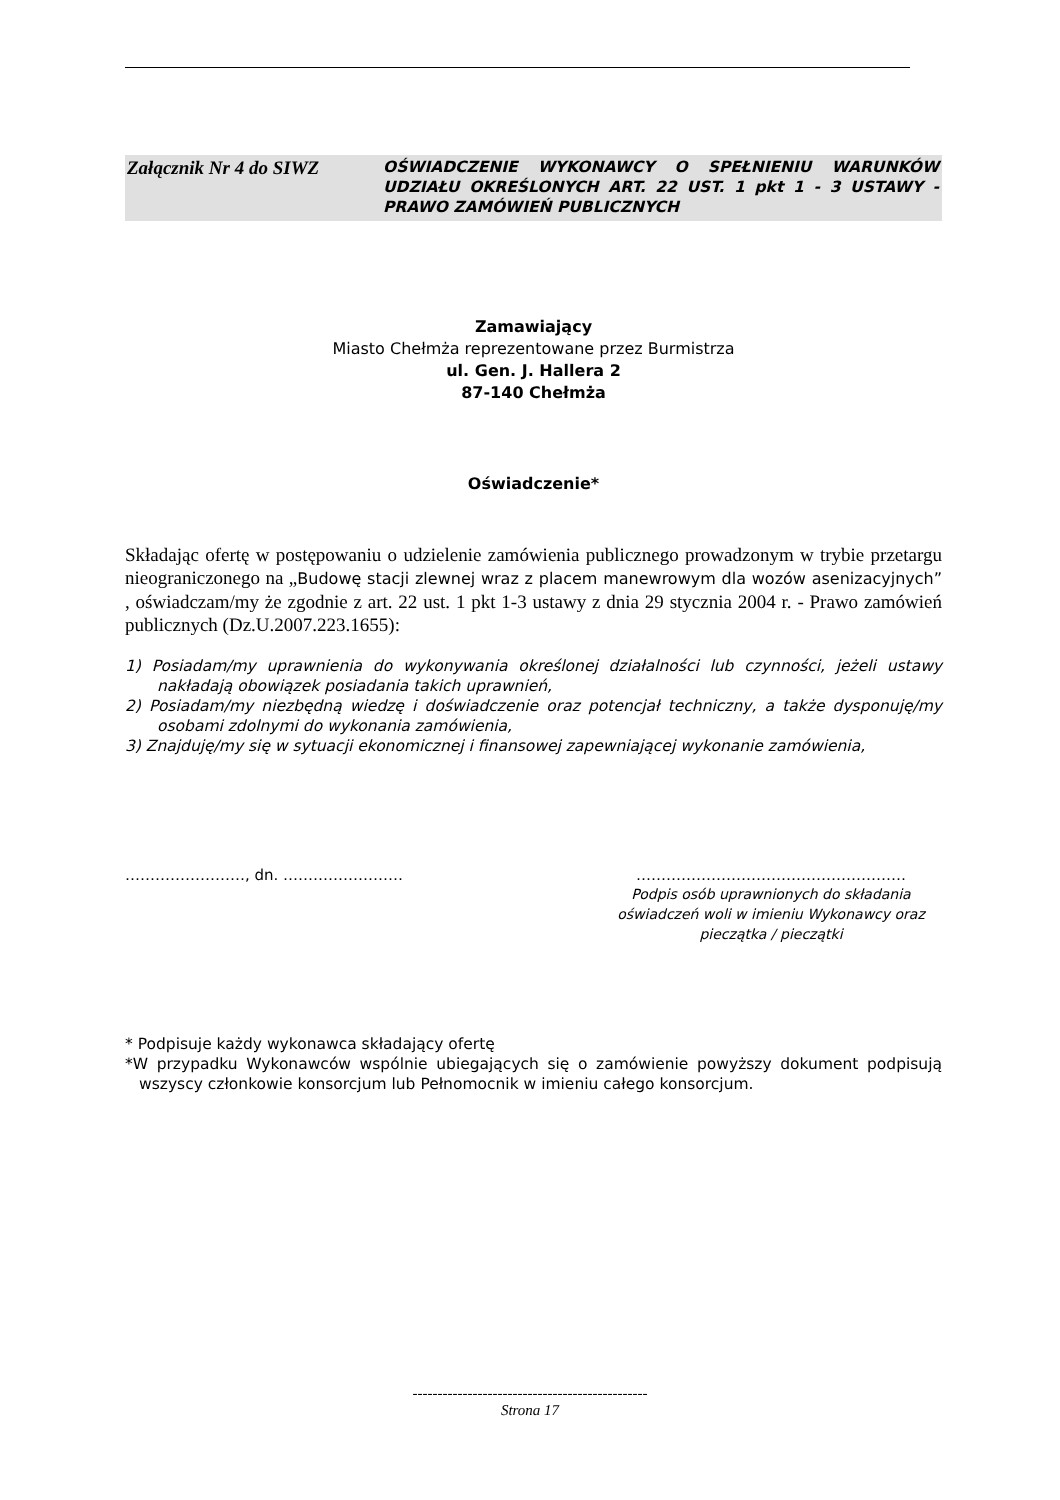Załącznik Nr 4 do SIWZ
OŚWIADCZENIE WYKONAWCY O SPEŁNIENIU WARUNKÓW UDZIAŁU OKREŚLONYCH ART. 22 UST. 1 pkt 1 - 3 USTAWY - PRAWO ZAMÓWIEŃ PUBLICZNYCH
Zamawiający
Miasto Chełmża reprezentowane przez Burmistrza
ul. Gen. J. Hallera 2
87-140 Chełmża
Oświadczenie*
Składając ofertę w postępowaniu o udzielenie zamówienia publicznego prowadzonym w trybie przetargu nieograniczonego na „Budowę stacji zlewnej wraz z placem manewrowym dla wozów asenizacyjnych” , oświadczam/my że zgodnie z art. 22 ust. 1 pkt 1-3 ustawy z dnia 29 stycznia 2004 r. - Prawo zamówień publicznych (Dz.U.2007.223.1655):
1) Posiadam/my uprawnienia do wykonywania określonej działalności lub czynności, jeżeli ustawy nakładają obowiązek posiadania takich uprawnień,
2) Posiadam/my niezbędną wiedzę i doświadczenie oraz potencjał techniczny, a także dysponuję/my osobami zdolnymi do wykonania zamówienia,
3) Znajduję/my się w sytuacji ekonomicznej i finansowej zapewniającej wykonanie zamówienia,
……………………, dn. …………………… ………………………………………………
Podpis osób uprawnionych do składania oświadczeń woli w imieniu Wykonawcy oraz pieczątka / pieczątki
* Podpisuje każdy wykonawca składający ofertę
*W przypadku Wykonawców wspólnie ubiegających się o zamówienie powyższy dokument podpisują wszyscy członkowie konsorcjum lub Pełnomocnik w imieniu całego konsorcjum.
-----------------------------------------------
Strona 17